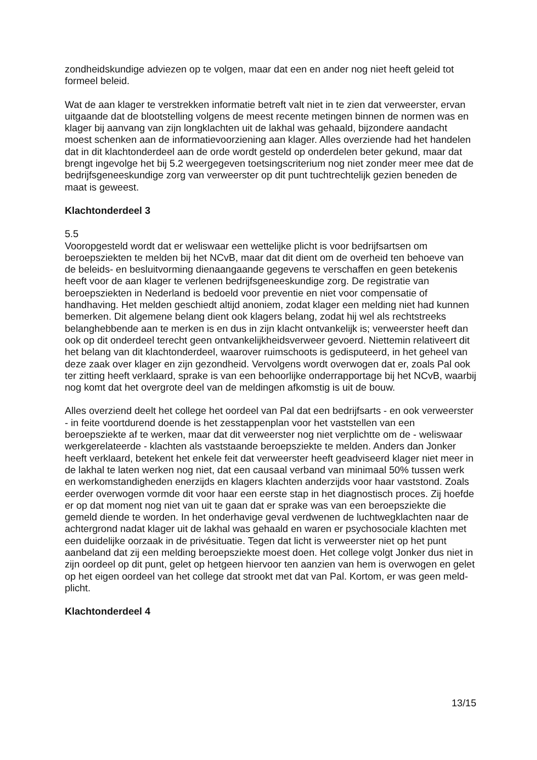zondheidskundige adviezen op te volgen, maar dat een en ander nog niet heeft geleid tot formeel beleid.
Wat de aan klager te verstrekken informatie betreft valt niet in te zien dat verweerster, ervan uitgaande dat de blootstelling volgens de meest recente metingen binnen de normen was en klager bij aanvang van zijn longklachten uit de lakhal was gehaald, bijzondere aandacht moest schenken aan de informatievoorziening aan klager. Alles overziende had het handelen dat in dit klachtonderdeel aan de orde wordt gesteld op onderdelen beter gekund, maar dat brengt ingevolge het bij 5.2 weergegeven toetsings­criterium nog niet zonder meer mee dat de bedrijfsgeneeskundige zorg van verweerster op dit punt tuchtrechtelijk gezien beneden de maat is geweest.
Klachtonderdeel 3
5.5
Vooropgesteld wordt dat er weliswaar een wettelijke plicht is voor bedrijfsartsen om beroepsziekten te melden bij het NCvB, maar dat dit dient om de overheid ten behoeve van de beleids- en besluitvorming dienaangaande gegevens te verschaffen en geen betekenis heeft voor de aan klager te verlenen bedrijfsgeneeskundige zorg. De regis­tratie van beroepsziekten in Nederland is bedoeld voor preventie en niet voor compen­satie of handhaving. Het melden geschiedt altijd anoniem, zodat klager een melding niet had kunnen bemerken. Dit algemene belang dient ook klagers belang, zodat hij wel als rechtstreeks belanghebbende aan te merken is en dus in zijn klacht ontvankelijk is; verweerster heeft dan ook op dit onderdeel terecht geen ontvankelijkheidsverweer gevoerd. Niettemin relativeert dit het belang van dit klachtonderdeel, waarover ruim­schoots is gedisputeerd, in het geheel van deze zaak over klager en zijn gezondheid. Vervolgens wordt overwogen dat er, zoals Pal ook ter zitting heeft verklaard, sprake is van een behoorlijke onderrapportage bij het NCvB, waarbij nog komt dat het overgrote deel van de meldingen afkomstig is uit de bouw.
Alles overziend deelt het college het oordeel van Pal dat een bedrijfsarts - en ook ver­weerster - in feite voortdurend doende is het zesstappenplan voor het vaststellen van een beroepsziekte af te werken, maar dat dit verweerster nog niet verplichtte om de - weliswaar werkgerelateerde - klachten als vaststaande beroepsziekte te melden. An­ders dan Jonker heeft verklaard, betekent het enkele feit dat verweerster heeft geadvi­seerd klager niet meer in de lakhal te laten werken nog niet, dat een causaal verband van minimaal 50% tussen werk en werkomstandigheden enerzijds en klagers klachten anderzijds voor haar vaststond. Zoals eerder overwogen vormde dit voor haar een eerste stap in het diagnostisch proces. Zij hoefde er op dat moment nog niet van uit te gaan dat er sprake was van een beroepsziekte die gemeld diende te worden. In het onderhavige geval verdwenen de luchtwegklachten naar de achtergrond nadat klager uit de lakhal was gehaald en waren er psychosociale klachten met een duidelijke oorzaak in de privésituatie. Tegen dat licht is verweerster niet op het punt aanbeland dat zij een melding beroepsziekte moest doen. Het college volgt Jonker dus niet in zijn oordeel op dit punt, gelet op hetgeen hiervoor ten aanzien van hem is overwogen en gelet op het eigen oordeel van het college dat strookt met dat van Pal. Kortom, er was geen meld­plicht.
Klachtonderdeel 4
13/15